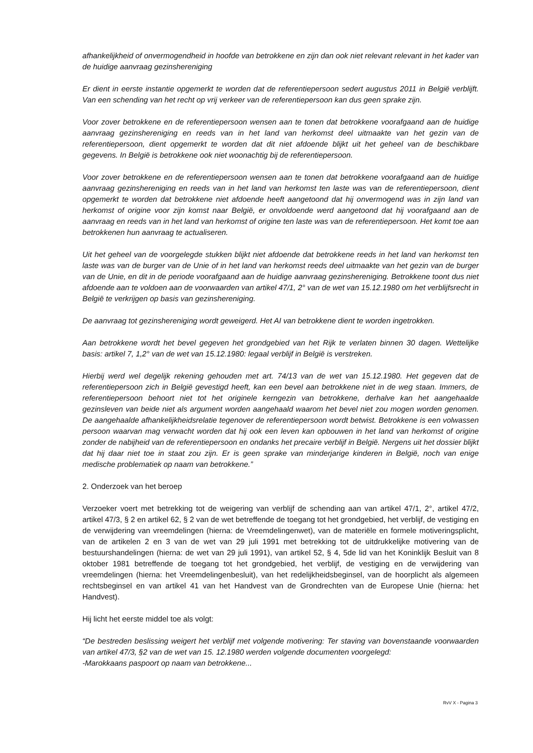afhankelijkheid of onvermogendheid in hoofde van betrokkene en zijn dan ook niet relevant relevant in het kader van de huidige aanvraag gezinshereniging
Er dient in eerste instantie opgemerkt te worden dat de referentiepersoon sedert augustus 2011 in België verblijft. Van een schending van het recht op vrij verkeer van de referentiepersoon kan dus geen sprake zijn.
Voor zover betrokkene en de referentiepersoon wensen aan te tonen dat betrokkene voorafgaand aan de huidige aanvraag gezinshereniging en reeds van in het land van herkomst deel uitmaakte van het gezin van de referentiepersoon, dient opgemerkt te worden dat dit niet afdoende blijkt uit het geheel van de beschikbare gegevens. In België is betrokkene ook niet woonachtig bij de referentiepersoon.
Voor zover betrokkene en de referentiepersoon wensen aan te tonen dat betrokkene voorafgaand aan de huidige aanvraag gezinshereniging en reeds van in het land van herkomst ten laste was van de referentiepersoon, dient opgemerkt te worden dat betrokkene niet afdoende heeft aangetoond dat hij onvermogend was in zijn land van herkomst of origine voor zijn komst naar België, er onvoldoende werd aangetoond dat hij voorafgaand aan de aanvraag en reeds van in het land van herkomst of origine ten laste was van de referentiepersoon. Het komt toe aan betrokkenen hun aanvraag te actualiseren.
Uit het geheel van de voorgelegde stukken blijkt niet afdoende dat betrokkene reeds in het land van herkomst ten laste was van de burger van de Unie of in het land van herkomst reeds deel uitmaakte van het gezin van de burger van de Unie, en dit in de periode voorafgaand aan de huidige aanvraag gezinshereniging. Betrokkene toont dus niet afdoende aan te voldoen aan de voorwaarden van artikel 47/1, 2° van de wet van 15.12.1980 om het verblijfsrecht in België te verkrijgen op basis van gezinshereniging.
De aanvraag tot gezinshereniging wordt geweigerd. Het AI van betrokkene dient te worden ingetrokken.
Aan betrokkene wordt het bevel gegeven het grondgebied van het Rijk te verlaten binnen 30 dagen. Wettelijke basis: artikel 7, 1,2° van de wet van 15.12.1980: legaal verblijf in België is verstreken.
Hierbij werd wel degelijk rekening gehouden met art. 74/13 van de wet van 15.12.1980. Het gegeven dat de referentiepersoon zich in België gevestigd heeft, kan een bevel aan betrokkene niet in de weg staan. Immers, de referentiepersoon behoort niet tot het originele kerngezin van betrokkene, derhalve kan het aangehaalde gezinsleven van beide niet als argument worden aangehaald waarom het bevel niet zou mogen worden genomen. De aangehaalde afhankelijkheidsrelatie tegenover de referentiepersoon wordt betwist. Betrokkene is een volwassen persoon waarvan mag verwacht worden dat hij ook een leven kan opbouwen in het land van herkomst of origine zonder de nabijheid van de referentiepersoon en ondanks het precaire verblijf in België. Nergens uit het dossier blijkt dat hij daar niet toe in staat zou zijn. Er is geen sprake van minderjarige kinderen in België, noch van enige medische problematiek op naam van betrokkene.”
2. Onderzoek van het beroep
Verzoeker voert met betrekking tot de weigering van verblijf de schending aan van artikel 47/1, 2°, artikel 47/2, artikel 47/3, § 2 en artikel 62, § 2 van de wet betreffende de toegang tot het grondgebied, het verblijf, de vestiging en de verwijdering van vreemdelingen (hierna: de Vreemdelingenwet), van de materiële en formele motiveringsplicht, van de artikelen 2 en 3 van de wet van 29 juli 1991 met betrekking tot de uitdrukkelijke motivering van de bestuurshandelingen (hierna: de wet van 29 juli 1991), van artikel 52, § 4, 5de lid van het Koninklijk Besluit van 8 oktober 1981 betreffende de toegang tot het grondgebied, het verblijf, de vestiging en de verwijdering van vreemdelingen (hierna: het Vreemdelingenbesluit), van het redelijkheidsbeginsel, van de hoorplicht als algemeen rechtsbeginsel en van artikel 41 van het Handvest van de Grondrechten van de Europese Unie (hierna: het Handvest).
Hij licht het eerste middel toe als volgt:
“De bestreden beslissing weigert het verblijf met volgende motivering: Ter staving van bovenstaande voorwaarden van artikel 47/3, §2 van de wet van 15. 12.1980 werden volgende documenten voorgelegd:
-Marokkaans paspoort op naam van betrokkene...
RvV X - Pagina 3